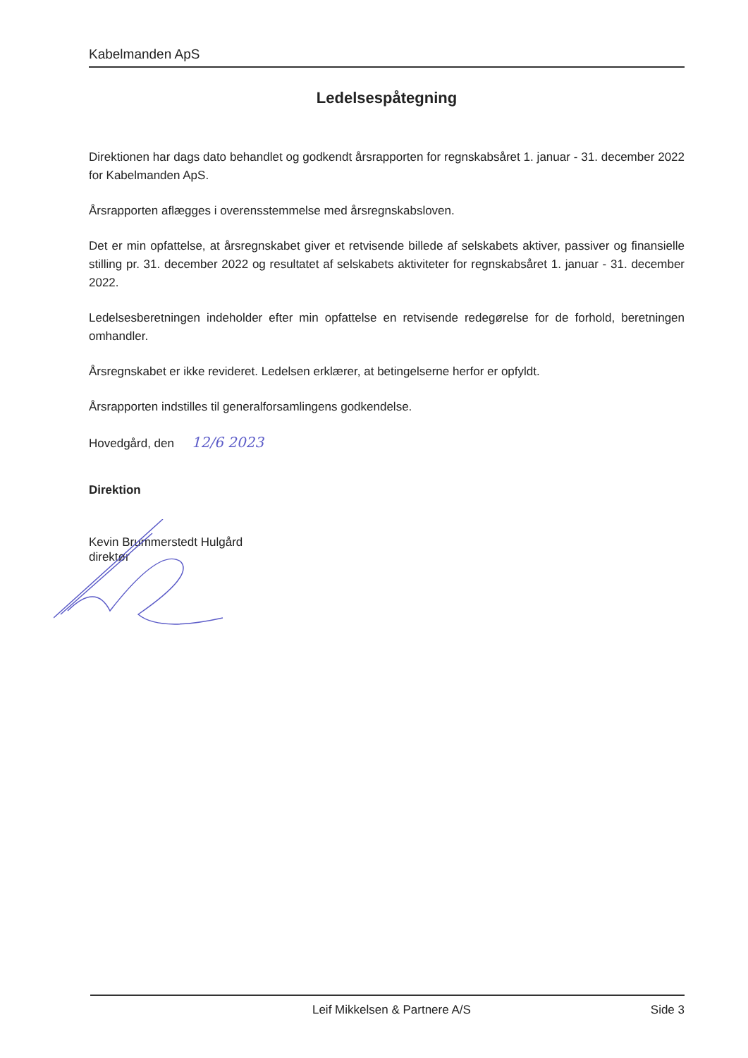Kabelmanden ApS
Ledelsespåtegning
Direktionen har dags dato behandlet og godkendt årsrapporten for regnskabsåret 1. januar - 31. december 2022 for Kabelmanden ApS.
Årsrapporten aflægges i overensstemmelse med årsregnskabsloven.
Det er min opfattelse, at årsregnskabet giver et retvisende billede af selskabets aktiver, passiver og finansielle stilling pr. 31. december 2022 og resultatet af selskabets aktiviteter for regnskabsåret 1. januar - 31. december 2022.
Ledelsesberetningen indeholder efter min opfattelse en retvisende redegørelse for de forhold, beretningen omhandler.
Årsregnskabet er ikke revideret. Ledelsen erklærer, at betingelserne herfor er opfyldt.
Årsrapporten indstilles til generalforsamlingens godkendelse.
Hovedgård, den 12/6 2023
Direktion
Kevin Brummerstedt Hulgård
direktør
Leif Mikkelsen & Partnere A/S Side 3